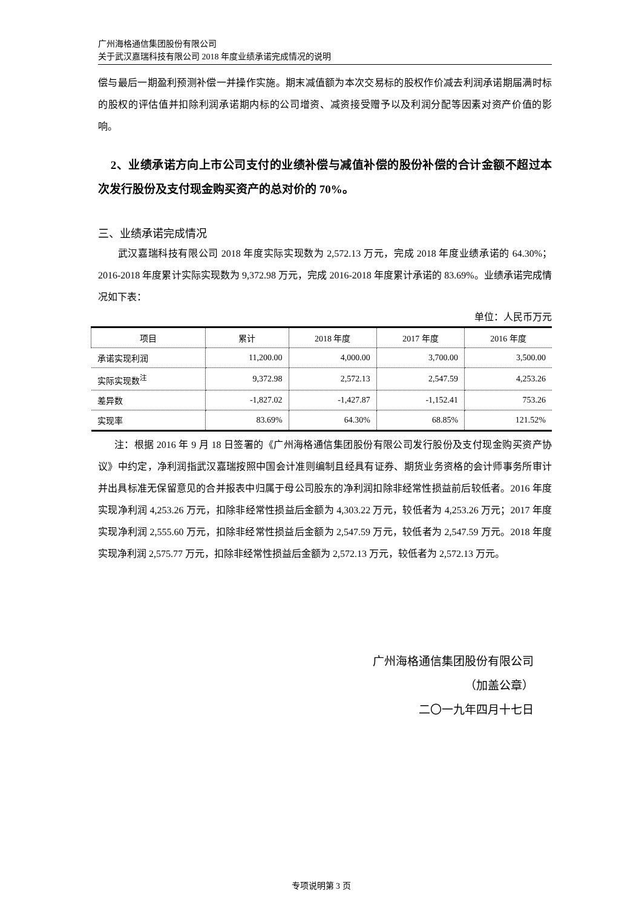广州海格通信集团股份有限公司
关于武汉嘉瑞科技有限公司 2018 年度业绩承诺完成情况的说明
偿与最后一期盈利预测补偿一并操作实施。期末减值额为本次交易标的股权作价减去利润承诺期届满时标的股权的评估值并扣除利润承诺期内标的公司增资、减资接受赠予以及利润分配等因素对资产价值的影响。
2、业绩承诺方向上市公司支付的业绩补偿与减值补偿的股份补偿的合计金额不超过本次发行股份及支付现金购买资产的总对价的 70%。
三、业绩承诺完成情况
武汉嘉瑞科技有限公司 2018 年度实际实现数为 2,572.13 万元，完成 2018 年度业绩承诺的 64.30%；2016-2018 年度累计实际实现数为 9,372.98 万元，完成 2016-2018 年度累计承诺的 83.69%。业绩承诺完成情况如下表：
单位：人民币万元
| 项目 | 累计 | 2018 年度 | 2017 年度 | 2016 年度 |
| --- | --- | --- | --- | --- |
| 承诺实现利润 | 11,200.00 | 4,000.00 | 3,700.00 | 3,500.00 |
| 实际实现数<sup>注</sup> | 9,372.98 | 2,572.13 | 2,547.59 | 4,253.26 |
| 差异数 | -1,827.02 | -1,427.87 | -1,152.41 | 753.26 |
| 实现率 | 83.69% | 64.30% | 68.85% | 121.52% |
注：根据 2016 年 9 月 18 日签署的《广州海格通信集团股份有限公司发行股份及支付现金购买资产协议》中约定，净利润指武汉嘉瑞按照中国会计准则编制且经具有证券、期货业务资格的会计师事务所审计并出具标准无保留意见的合并报表中归属于母公司股东的净利润扣除非经常性损益前后较低者。2016 年度实现净利润 4,253.26 万元，扣除非经常性损益后金额为 4,303.22 万元，较低者为 4,253.26 万元；2017 年度实现净利润 2,555.60 万元，扣除非经常性损益后金额为 2,547.59 万元，较低者为 2,547.59 万元。2018 年度实现净利润 2,575.77 万元，扣除非经常性损益后金额为 2,572.13 万元，较低者为 2,572.13 万元。
广州海格通信集团股份有限公司
（加盖公章）
二〇一九年四月十七日
专项说明第 3 页